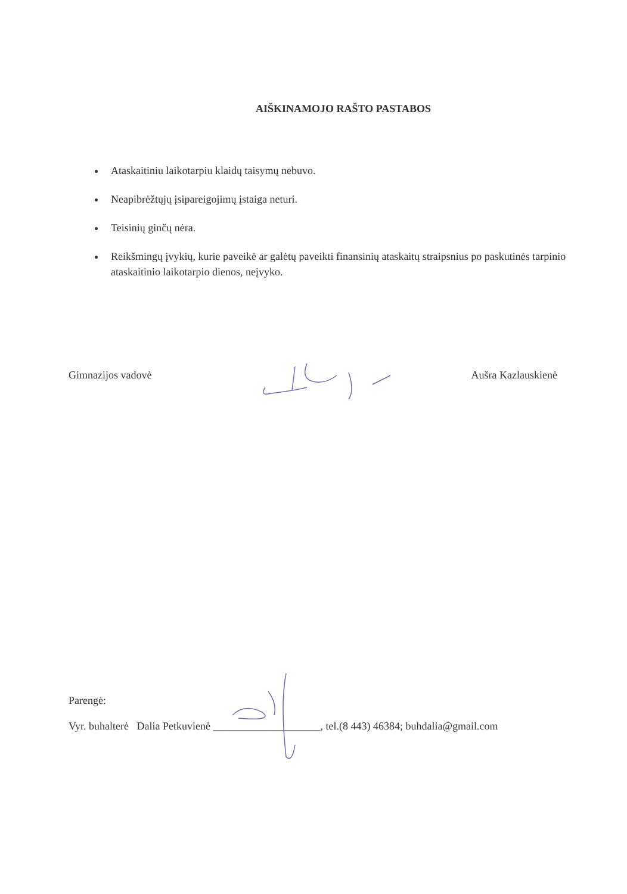AIŠKINAMOJO RAŠTO PASTABOS
Ataskaitiniu laikotarpiu klaidų taisymų nebuvo.
Neapibrėžtųjų įsipareigojimų įstaiga neturi.
Teisinių ginčų nėra.
Reikšmingų įvykių, kurie paveikė ar galėtų paveikti finansinių ataskaitų straipsnius po paskutinės tarpinio ataskaitinio laikotarpio dienos, neįvyko.
Gimnazijos vadovė Aušra Kazlauskienė
Parengė:
Vyr. buhalterė Dalia Petkuvienė ____________________, tel.(8 443) 46384; buhdalia@gmail.com